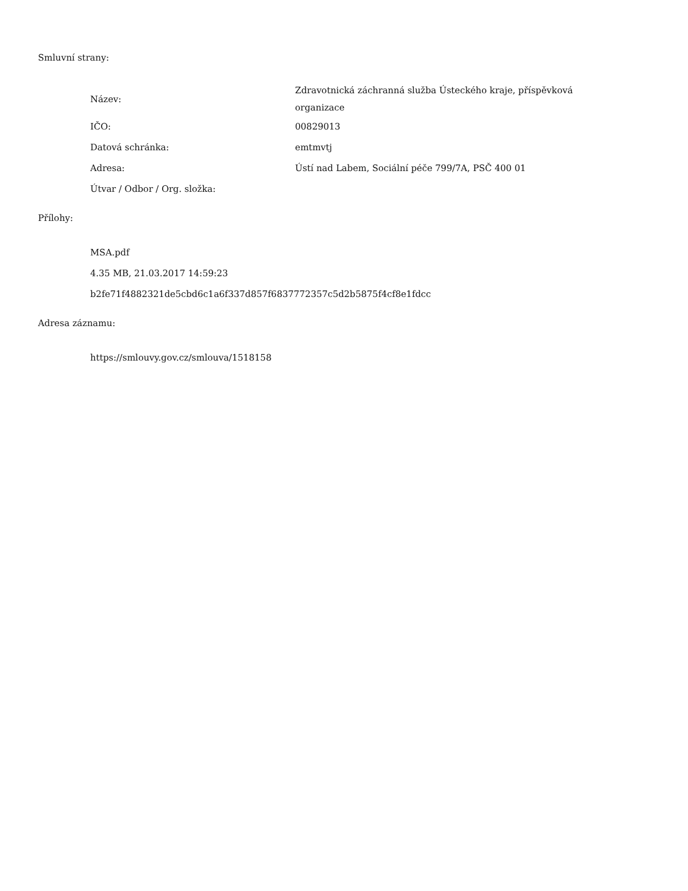Smluvní strany:
| Název: | Zdravotnická záchranná služba Ústeckého kraje, příspěvková organizace |
| IČO: | 00829013 |
| Datová schránka: | emtmvtj |
| Adresa: | Ústí nad Labem, Sociální péče 799/7A, PSČ 400 01 |
| Útvar / Odbor / Org. složka: | |
Přílohy:
MSA.pdf
4.35 MB, 21.03.2017 14:59:23
b2fe71f4882321de5cbd6c1a6f337d857f6837772357c5d2b5875f4cf8e1fdcc
Adresa záznamu:
https://smlouvy.gov.cz/smlouva/1518158